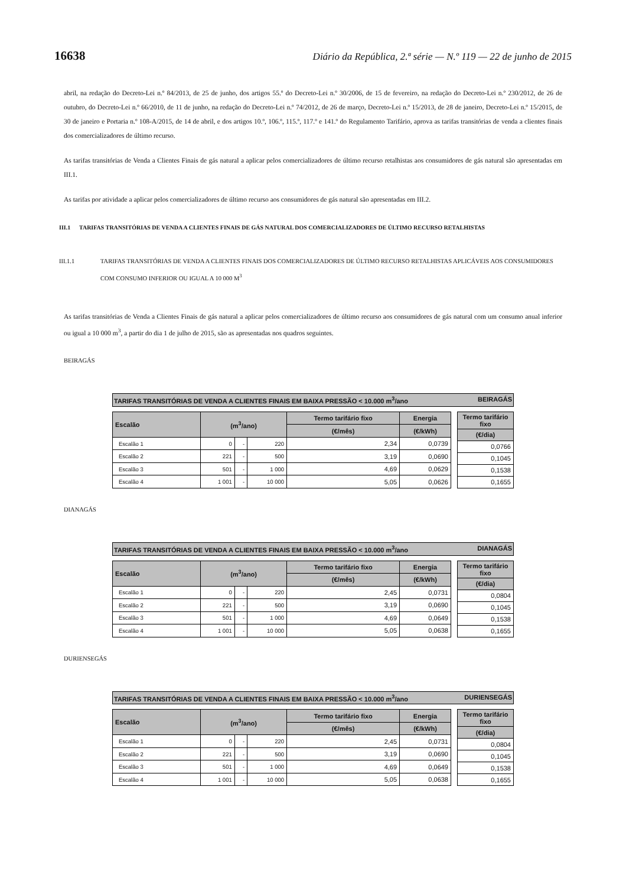16638 Diário da República, 2.ª série — N.º 119 — 22 de junho de 2015
abril, na redação do Decreto-Lei n.º 84/2013, de 25 de junho, dos artigos 55.º do Decreto-Lei n.º 30/2006, de 15 de fevereiro, na redação do Decreto-Lei n.º 230/2012, de 26 de outubro, do Decreto-Lei n.º 66/2010, de 11 de junho, na redação do Decreto-Lei n.º 74/2012, de 26 de março, Decreto-Lei n.º 15/2013, de 28 de janeiro, Decreto-Lei n.º 15/2015, de 30 de janeiro e Portaria n.º 108-A/2015, de 14 de abril, e dos artigos 10.º, 106.º, 115.º, 117.º e 141.º do Regulamento Tarifário, aprova as tarifas transitórias de venda a clientes finais dos comercializadores de último recurso.
As tarifas transitórias de Venda a Clientes Finais de gás natural a aplicar pelos comercializadores de último recurso retalhistas aos consumidores de gás natural são apresentadas em III.1.
As tarifas por atividade a aplicar pelos comercializadores de último recurso aos consumidores de gás natural são apresentadas em III.2.
III.1 TARIFAS TRANSITÓRIAS DE VENDA A CLIENTES FINAIS DE GÁS NATURAL DOS COMERCIALIZADORES DE ÚLTIMO RECURSO RETALHISTAS
III.1.1 TARIFAS TRANSITÓRIAS DE VENDA A CLIENTES FINAIS DOS COMERCIALIZADORES DE ÚLTIMO RECURSO RETALHISTAS APLICÁVEIS AOS CONSUMIDORES COM CONSUMO INFERIOR OU IGUAL A 10 000 M<sup>3</sup>
As tarifas transitórias de Venda a Clientes Finais de gás natural a aplicar pelos comercializadores de último recurso aos consumidores de gás natural com um consumo anual inferior ou igual a 10 000 m<sup>3</sup>, a partir do dia 1 de julho de 2015, são as apresentadas nos quadros seguintes.
BEIRAGÁS
TARIFAS TRANSITÓRIAS DE VENDA A CLIENTES FINAIS EM BAIXA PRESSÃO < 10.000 m<sup>3</sup>/ano BEIRAGÁS
| Escalão | (m<sup>3</sup>/ano) | | | Termo tarifário fixo | Energia |
| --- | --- | --- | --- | --- | --- |
| | | | | (€/mês) | (€/kWh) |
| Escalão 1 | 0 | - | 220 | 2,34 | 0,0739 |
| Escalão 2 | 221 | - | 500 | 3,19 | 0,0690 |
| Escalão 3 | 501 | - | 1 000 | 4,69 | 0,0629 |
| Escalão 4 | 1 001 | - | 10 000 | 5,05 | 0,0626 |
| Termo tarifário fixo |
| --- |
| (€/dia) |
| 0,0766 |
| 0,1045 |
| 0,1538 |
| 0,1655 |
DIANAGÁS
TARIFAS TRANSITÓRIAS DE VENDA A CLIENTES FINAIS EM BAIXA PRESSÃO < 10.000 m<sup>3</sup>/ano DIANAGÁS
| Escalão | (m<sup>3</sup>/ano) | | | Termo tarifário fixo | Energia |
| --- | --- | --- | --- | --- | --- |
| | | | | (€/mês) | (€/kWh) |
| Escalão 1 | 0 | - | 220 | 2,45 | 0,0731 |
| Escalão 2 | 221 | - | 500 | 3,19 | 0,0690 |
| Escalão 3 | 501 | - | 1 000 | 4,69 | 0,0649 |
| Escalão 4 | 1 001 | - | 10 000 | 5,05 | 0,0638 |
| Termo tarifário fixo |
| --- |
| (€/dia) |
| 0,0804 |
| 0,1045 |
| 0,1538 |
| 0,1655 |
DURIENSEGÁS
TARIFAS TRANSITÓRIAS DE VENDA A CLIENTES FINAIS EM BAIXA PRESSÃO < 10.000 m<sup>3</sup>/ano DURIENSEGÁS
| Escalão | (m<sup>3</sup>/ano) | | | Termo tarifário fixo | Energia |
| --- | --- | --- | --- | --- | --- |
| | | | | (€/mês) | (€/kWh) |
| Escalão 1 | 0 | - | 220 | 2,45 | 0,0731 |
| Escalão 2 | 221 | - | 500 | 3,19 | 0,0690 |
| Escalão 3 | 501 | - | 1 000 | 4,69 | 0,0649 |
| Escalão 4 | 1 001 | - | 10 000 | 5,05 | 0,0638 |
| Termo tarifário fixo |
| --- |
| (€/dia) |
| 0,0804 |
| 0,1045 |
| 0,1538 |
| 0,1655 |